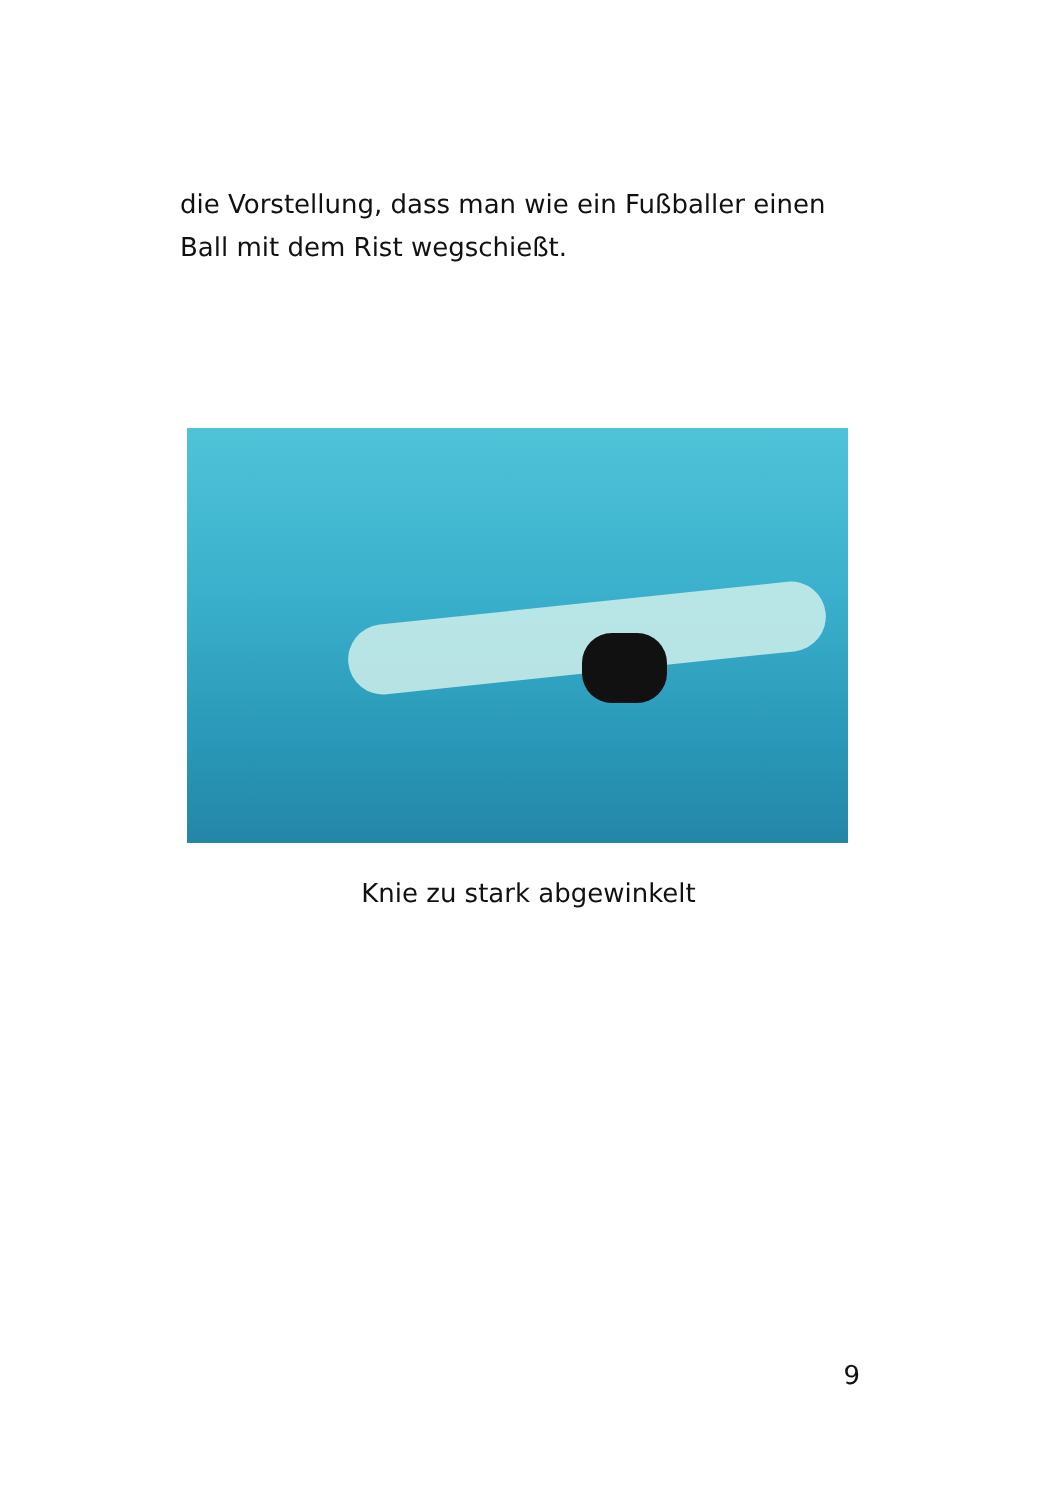die Vorstellung, dass man wie ein Fußballer einen Ball mit dem Rist wegschießt.
Knie zu stark abgewinkelt
9